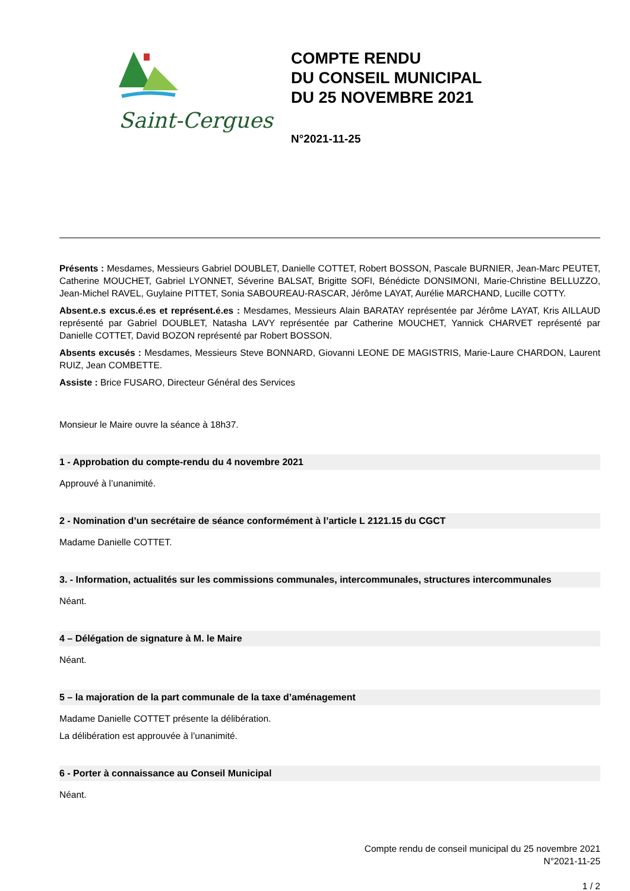Saint-Cergues
COMPTE RENDU
DU CONSEIL MUNICIPAL
DU 25 NOVEMBRE 2021
N°2021-11-25
Présents : Mesdames, Messieurs Gabriel DOUBLET, Danielle COTTET, Robert BOSSON, Pascale BURNIER, Jean-Marc PEUTET, Catherine MOUCHET, Gabriel LYONNET, Séverine BALSAT, Brigitte SOFI, Bénédicte DONSIMONI, Marie-Christine BELLUZZO, Jean-Michel RAVEL, Guylaine PITTET, Sonia SABOUREAU-RASCAR, Jérôme LAYAT, Aurélie MARCHAND, Lucille COTTY.
Absent.e.s excus.é.es et représent.é.es : Mesdames, Messieurs Alain BARATAY représentée par Jérôme LAYAT, Kris AILLAUD représenté par Gabriel DOUBLET, Natasha LAVY représentée par Catherine MOUCHET, Yannick CHARVET représenté par Danielle COTTET, David BOZON représenté par Robert BOSSON.
Absents excusés : Mesdames, Messieurs Steve BONNARD, Giovanni LEONE DE MAGISTRIS, Marie-Laure CHARDON, Laurent RUIZ, Jean COMBETTE.
Assiste : Brice FUSARO, Directeur Général des Services
Monsieur le Maire ouvre la séance à 18h37.
1 - Approbation du compte-rendu du 4 novembre 2021
Approuvé à l’unanimité.
2 - Nomination d’un secrétaire de séance conformément à l’article L 2121.15 du CGCT
Madame Danielle COTTET.
3. - Information, actualités sur les commissions communales, intercommunales, structures intercommunales
Néant.
4 – Délégation de signature à M. le Maire
Néant.
5 – la majoration de la part communale de la taxe d’aménagement
Madame Danielle COTTET présente la délibération.
La délibération est approuvée à l’unanimité.
6 - Porter à connaissance au Conseil Municipal
Néant.
Compte rendu de conseil municipal du 25 novembre 2021
N°2021-11-25
1 / 2